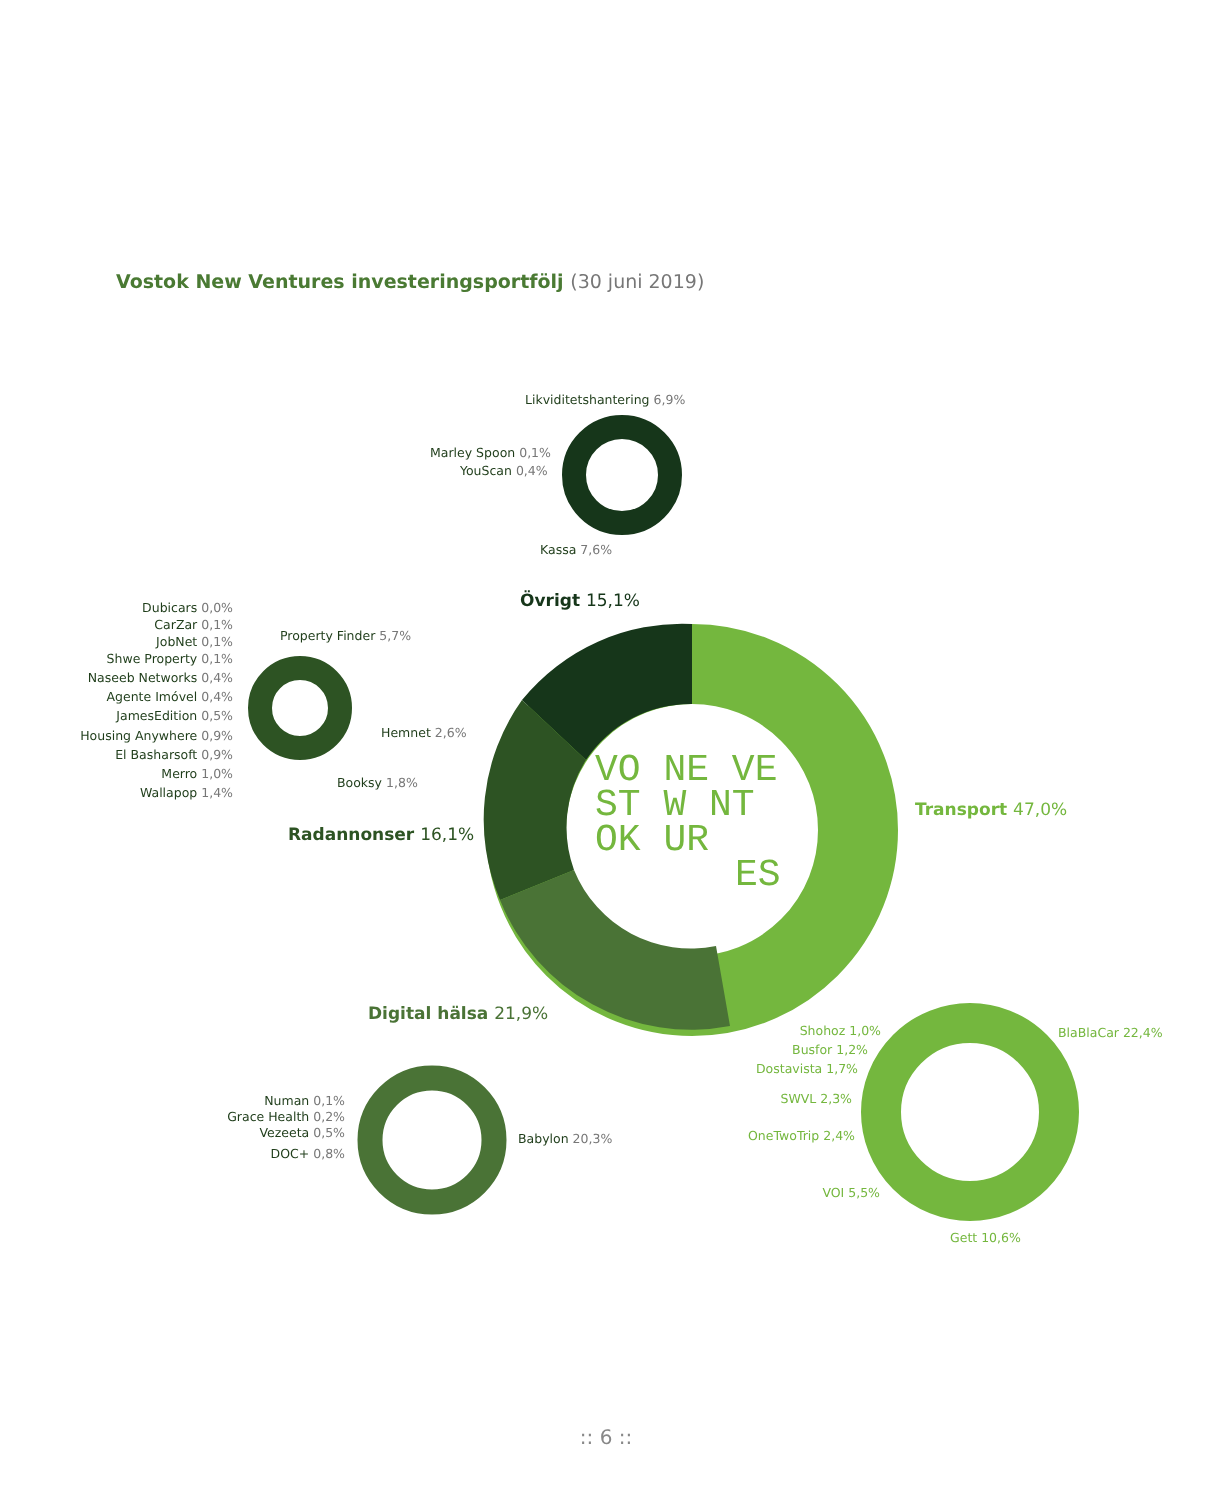Vostok New Ventures investeringsportfölj (30 juni 2019)
VO NE VE
ST W NT
OK UR
ES
Likviditetshantering 6,9%
Marley Spoon 0,1%
YouScan 0,4%
Kassa 7,6%
Övrigt 15,1%
Transport 47,0%
Radannonser 16,1%
Digital hälsa 21,9%
Dubicars 0,0%
CarZar 0,1%
JobNet 0,1%
Shwe Property 0,1%
Naseeb Networks 0,4%
Agente Imóvel 0,4%
JamesEdition 0,5%
Housing Anywhere 0,9%
El Basharsoft 0,9%
Merro 1,0%
Wallapop 1,4%
Numan 0,1%
Grace Health 0,2%
Vezeeta 0,5%
DOC+ 0,8%
Property Finder 5,7%
Hemnet 2,6%
Booksy 1,8%
Babylon 20,3%
Shohoz 1,0%
Busfor 1,2%
Dostavista 1,7%
SWVL 2,3%
OneTwoTrip 2,4%
VOI 5,5%
BlaBlaCar 22,4%
Gett 10,6%
:: 6 ::